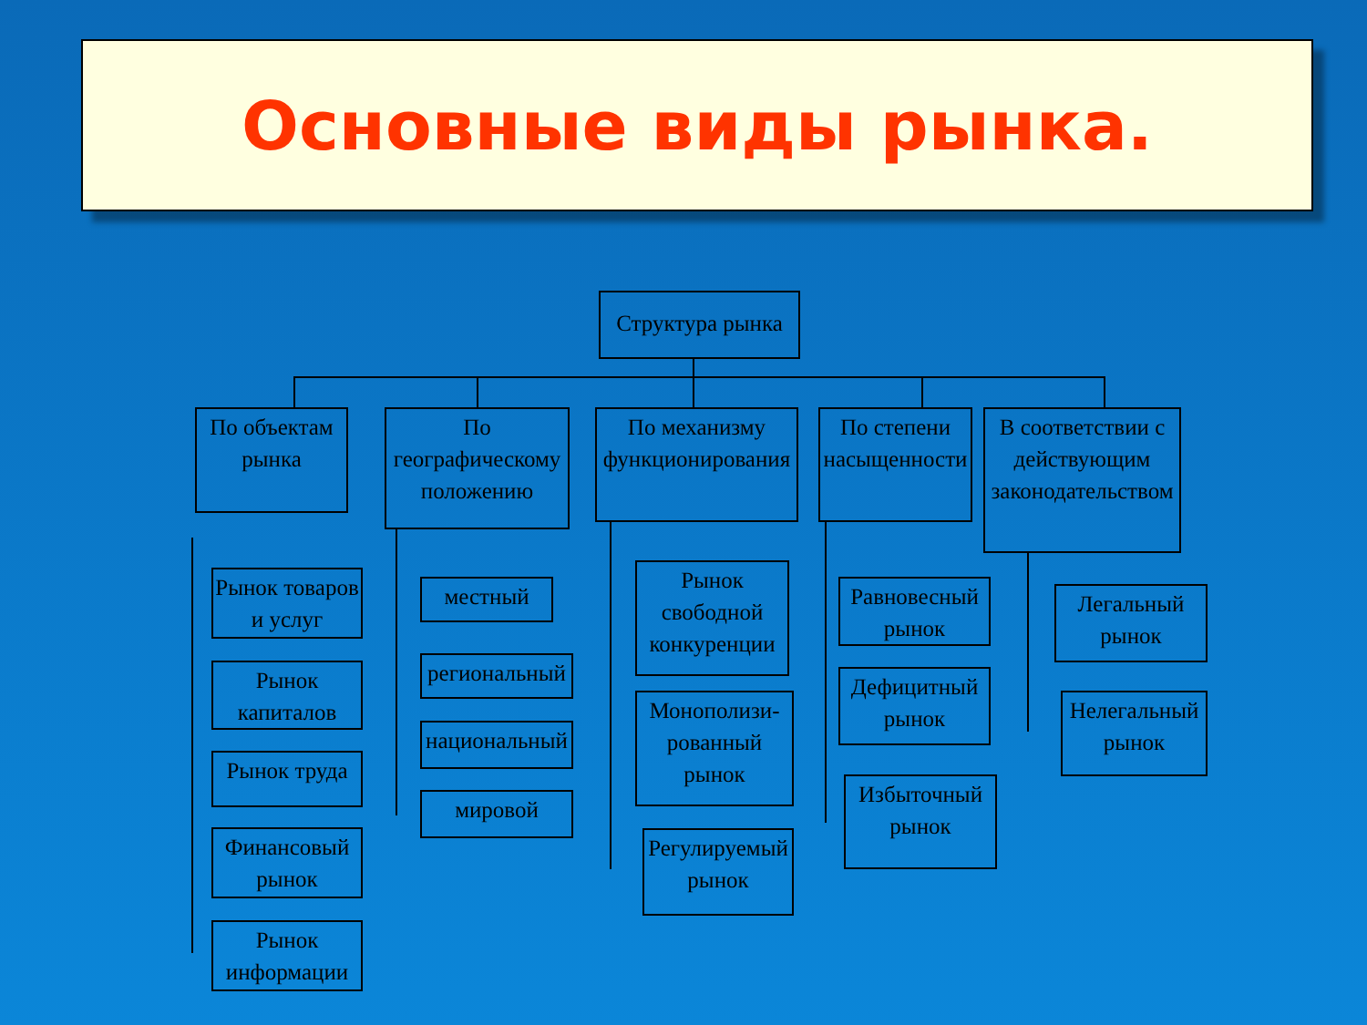Основные виды рынка.
Структура рынка
По объектам рынка
По географическому положению
По механизму функционирования
По степени насыщенности
В соответствии с действующим законодательством
Рынок товаров и услуг
Рынок капиталов
Рынок труда
Финансовый рынок
Рынок информации
местный
региональный
национальный
мировой
Рынок свободной конкуренции
Монополизи-рованный рынок
Регулируемый рынок
Равновесный рынок
Дефицитный рынок
Избыточный рынок
Легальный рынок
Нелегальный рынок